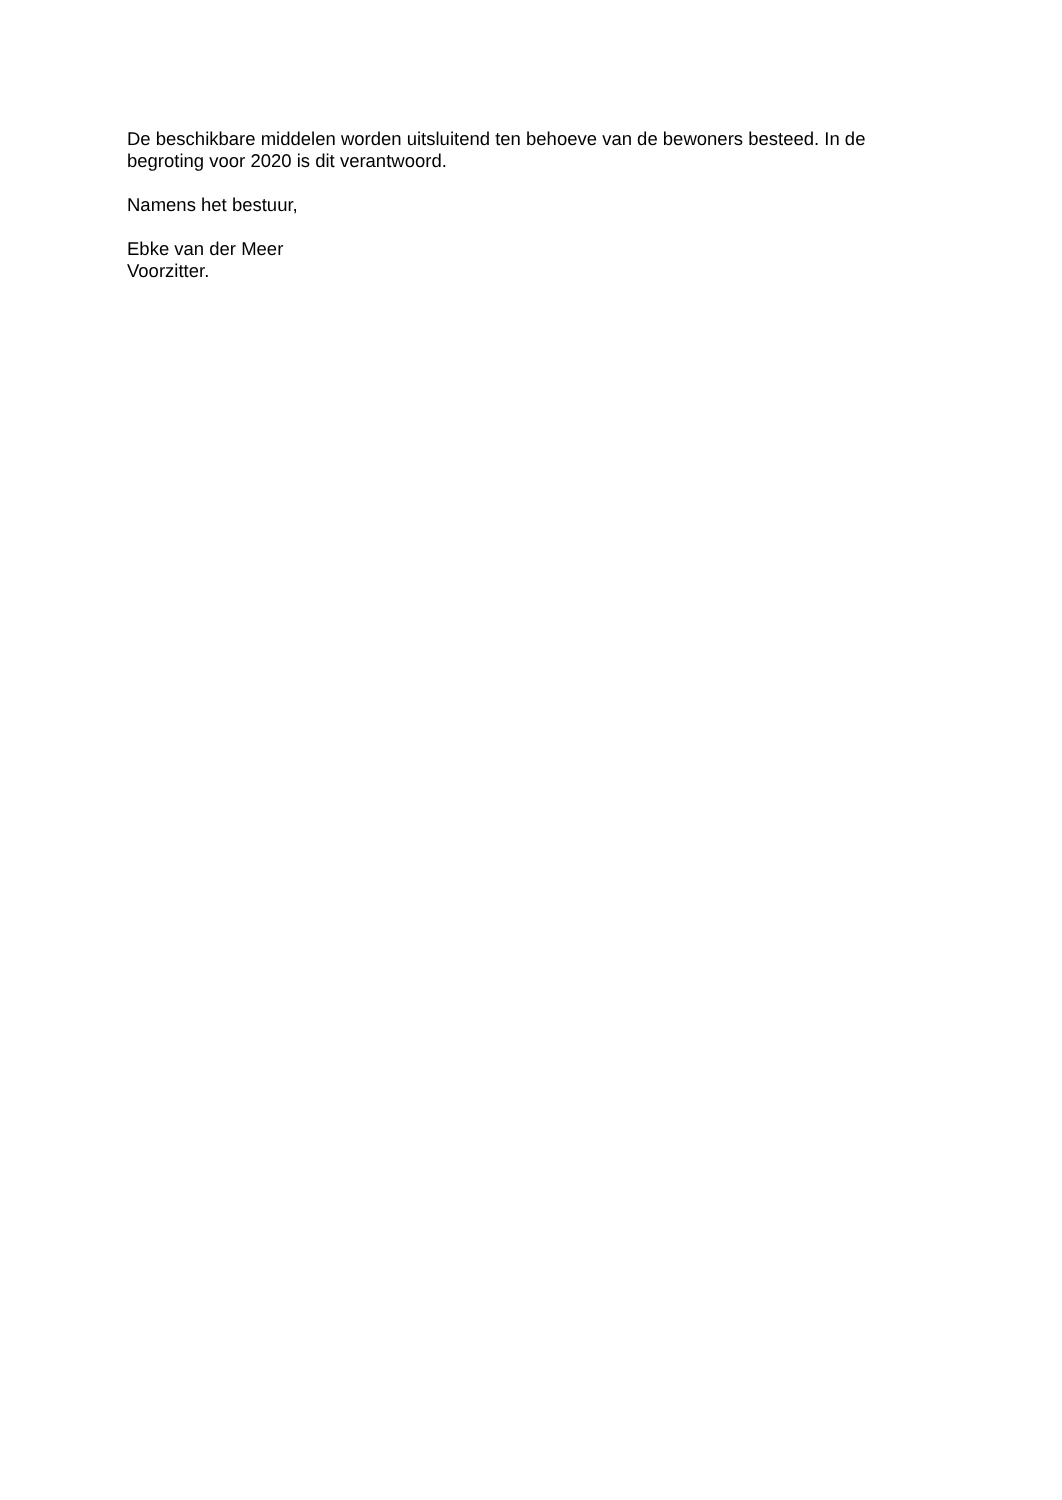De beschikbare middelen worden uitsluitend ten behoeve van de bewoners besteed. In de
begroting voor 2020 is dit verantwoord.
Namens het bestuur,
Ebke van der Meer
Voorzitter.